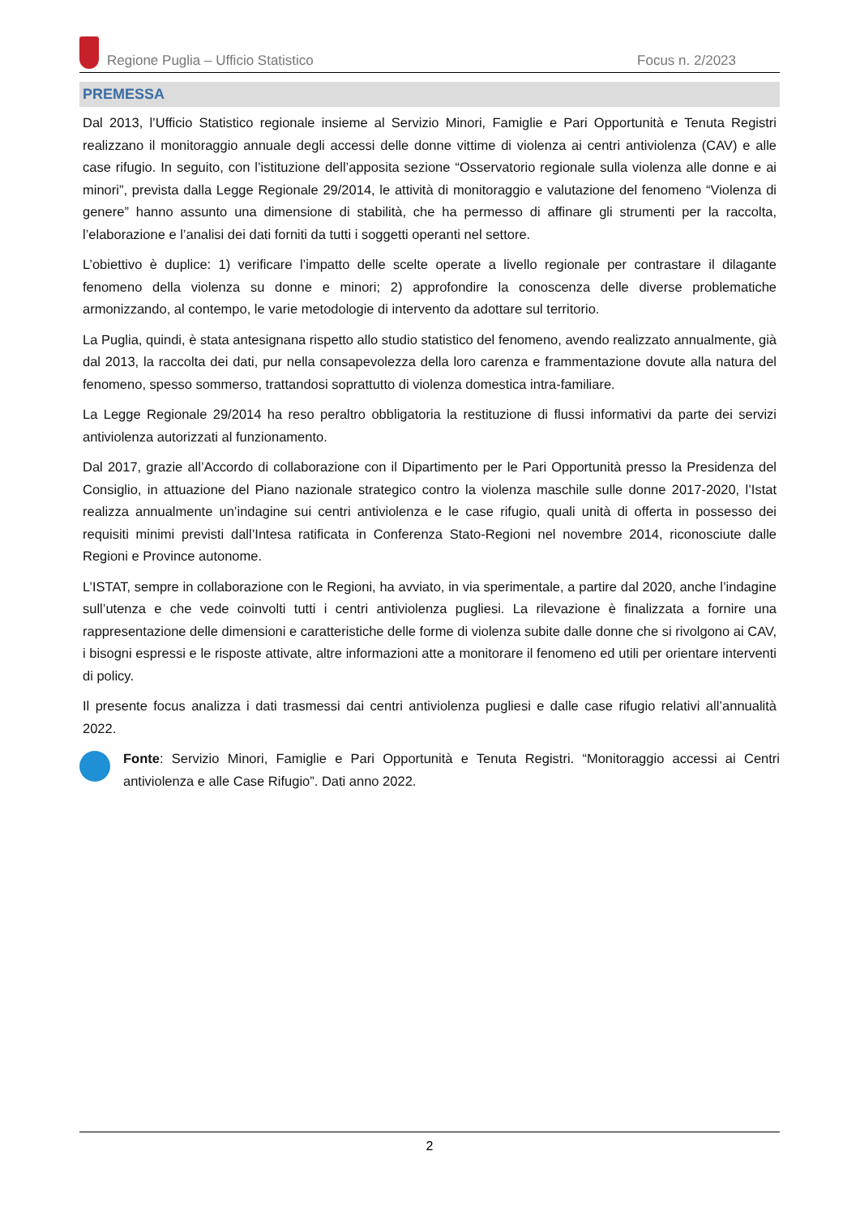Regione Puglia – Ufficio Statistico Focus n. 2/2023
PREMESSA
Dal 2013, l’Ufficio Statistico regionale insieme al Servizio Minori, Famiglie e Pari Opportunità e Tenuta Registri realizzano il monitoraggio annuale degli accessi delle donne vittime di violenza ai centri antiviolenza (CAV) e alle case rifugio. In seguito, con l’istituzione dell’apposita sezione “Osservatorio regionale sulla violenza alle donne e ai minori”, prevista dalla Legge Regionale 29/2014, le attività di monitoraggio e valutazione del fenomeno “Violenza di genere” hanno assunto una dimensione di stabilità, che ha permesso di affinare gli strumenti per la raccolta, l’elaborazione e l’analisi dei dati forniti da tutti i soggetti operanti nel settore.
L’obiettivo è duplice: 1) verificare l’impatto delle scelte operate a livello regionale per contrastare il dilagante fenomeno della violenza su donne e minori; 2) approfondire la conoscenza delle diverse problematiche armonizzando, al contempo, le varie metodologie di intervento da adottare sul territorio.
La Puglia, quindi, è stata antesignana rispetto allo studio statistico del fenomeno, avendo realizzato annualmente, già dal 2013, la raccolta dei dati, pur nella consapevolezza della loro carenza e frammentazione dovute alla natura del fenomeno, spesso sommerso, trattandosi soprattutto di violenza domestica intra-familiare.
La Legge Regionale 29/2014 ha reso peraltro obbligatoria la restituzione di flussi informativi da parte dei servizi antiviolenza autorizzati al funzionamento.
Dal 2017, grazie all’Accordo di collaborazione con il Dipartimento per le Pari Opportunità presso la Presidenza del Consiglio, in attuazione del Piano nazionale strategico contro la violenza maschile sulle donne 2017-2020, l’Istat realizza annualmente un’indagine sui centri antiviolenza e le case rifugio, quali unità di offerta in possesso dei requisiti minimi previsti dall’Intesa ratificata in Conferenza Stato-Regioni nel novembre 2014, riconosciute dalle Regioni e Province autonome.
L’ISTAT, sempre in collaborazione con le Regioni, ha avviato, in via sperimentale, a partire dal 2020, anche l’indagine sull’utenza e che vede coinvolti tutti i centri antiviolenza pugliesi. La rilevazione è finalizzata a fornire una rappresentazione delle dimensioni e caratteristiche delle forme di violenza subite dalle donne che si rivolgono ai CAV, i bisogni espressi e le risposte attivate, altre informazioni atte a monitorare il fenomeno ed utili per orientare interventi di policy.
Il presente focus analizza i dati trasmessi dai centri antiviolenza pugliesi e dalle case rifugio relativi all’annualità 2022.
Fonte: Servizio Minori, Famiglie e Pari Opportunità e Tenuta Registri. “Monitoraggio accessi ai Centri antiviolenza e alle Case Rifugio”. Dati anno 2022.
2